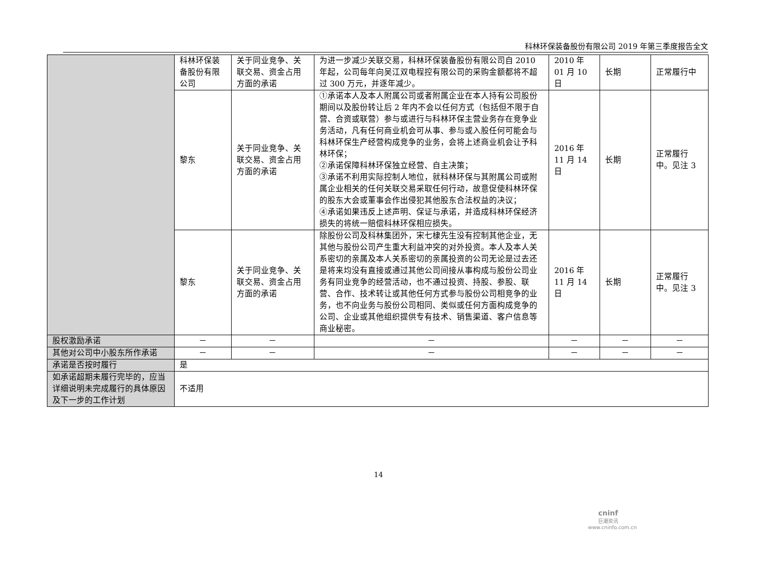科林环保装备股份有限公司 2019 年第三季度报告全文
| | 科林环保装备股份有限公司 | 关于同业竞争、关联交易、资金占用方面的承诺 | 为进一步减少关联交易，科林环保装备股份有限公司自 2010 年起，公司每年向吴江双电程控有限公司的采购金额都将不超过 300 万元，并逐年减少。 | 2010 年 01 月 10 日 | 长期 | 正常履行中 |
| | 黎东 | 关于同业竞争、关联交易、资金占用方面的承诺 | ①承诺本人及本人附属公司或者附属企业在本人持有公司股份期间以及股份转让后 2 年内不会以任何方式（包括但不限于自营、合资或联营）参与或进行与科林环保主营业务存在竞争业务活动，凡有任何商业机会可从事、参与或入股任何可能会与科林环保生产经营构成竞争的业务，会将上述商业机会让予科林环保； ②承诺保障科林环保独立经营、自主决策； ③承诺不利用实际控制人地位，就科林环保与其附属公司或附属企业相关的任何关联交易采取任何行动，故意促使科林环保的股东大会或董事会作出侵犯其他股东合法权益的决议； ④承诺如果违反上述声明、保证与承诺，并造成科林环保经济损失的将统一赔偿科林环保相应损失。 | 2016 年 11 月 14 日 | 长期 | 正常履行中。见注 3 |
| | 黎东 | 关于同业竞争、关联交易、资金占用方面的承诺 | 除股份公司及科林集团外，宋七棣先生没有控制其他企业，无其他与股份公司产生重大利益冲突的对外投资。本人及本人关系密切的亲属及本人关系密切的亲属投资的公司无论是过去还是将来均没有直接或通过其他公司间接从事构成与股份公司业务有同业竞争的经营活动，也不通过投资、持股、参股、联营、合作、技术转让或其他任何方式参与股份公司相竞争的业务，也不向业务与股份公司相同、类似或任何方面构成竞争的公司、企业或其他组织提供专有技术、销售渠道、客户信息等商业秘密。 | 2016 年 11 月 14 日 | 长期 | 正常履行中。见注 3 |
| 股权激励承诺 | － | － | － | － | － | － |
| 其他对公司中小股东所作承诺 | － | － | － | － | － | － |
| 承诺是否按时履行 | 是 | | | | | |
| 如承诺超期未履行完毕的，应当详细说明未完成履行的具体原因及下一步的工作计划 | 不适用 | | | | | |
14
cninf
巨潮资讯
www.cninfo.com.cn